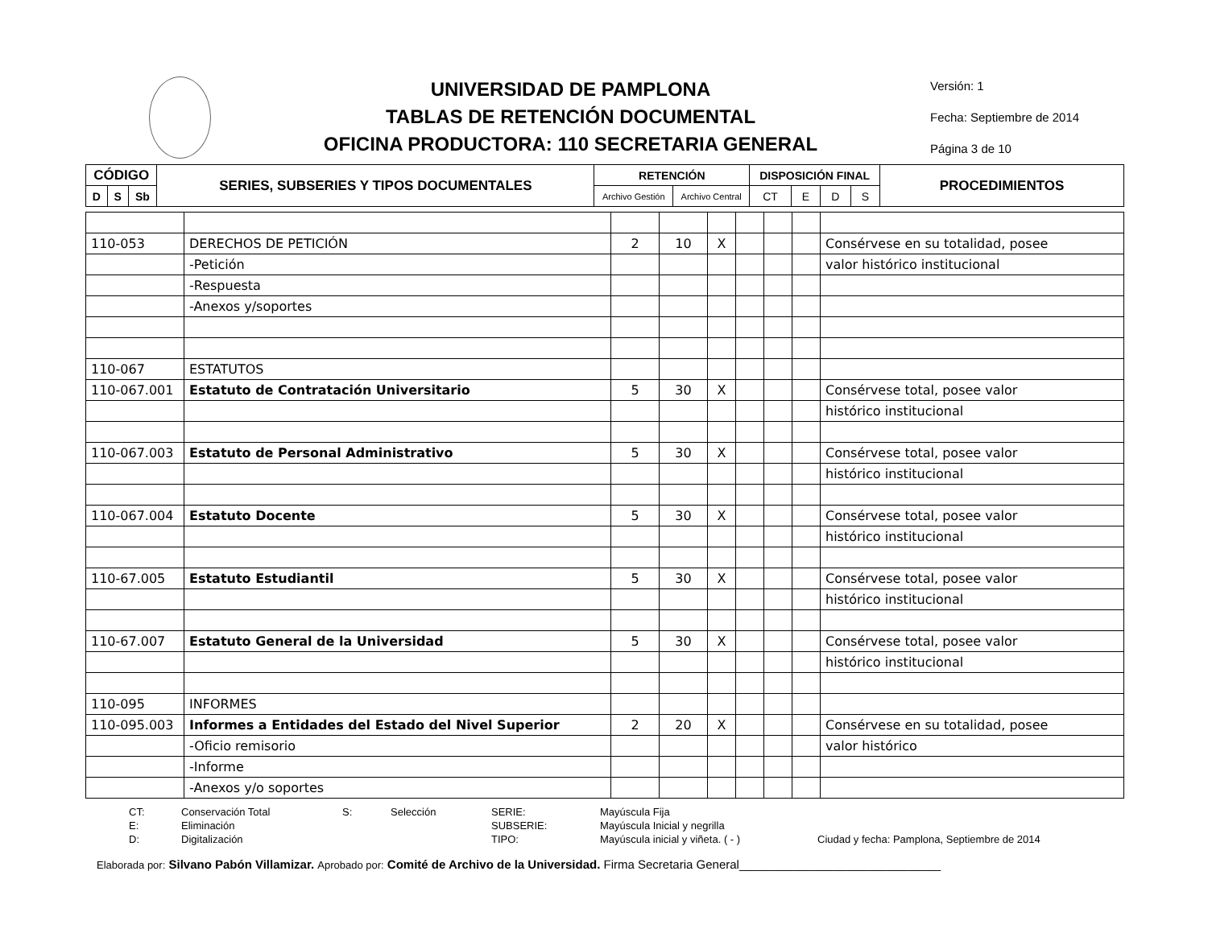UNIVERSIDAD DE PAMPLONA
TABLAS DE RETENCIÓN DOCUMENTAL
OFICINA PRODUCTORA: 110 SECRETARIA GENERAL
Versión: 1
Fecha: Septiembre de 2014
Página 3 de 10
| CÓDIGO | | | SERIES, SUBSERIES Y TIPOS DOCUMENTALES | RETENCIÓN | | DISPOSICIÓN FINAL | | | | PROCEDIMIENTOS |
| --- | --- | --- | --- | --- | --- | --- | --- | --- | --- | --- |
| D | S | Sb | | Archivo Gestión | Archivo Central | CT | E | D | S | |
| 110-053 | DERECHOS DE PETICIÓN | 2 | 10 | X | | | | Consérvese en su totalidad, posee |
| | -Petición | | | | | | | valor histórico institucional |
| | -Respuesta | | | | | | | |
| | -Anexos y/soportes | | | | | | | |
| 110-067 | ESTATUTOS | | | | | | | |
| 110-067.001 | Estatuto de Contratación Universitario | 5 | 30 | X | | | | Consérvese total, posee valor |
| | | | | | | | | histórico institucional |
| 110-067.003 | Estatuto de Personal Administrativo | 5 | 30 | X | | | | Consérvese total, posee valor |
| | | | | | | | | histórico institucional |
| 110-067.004 | Estatuto Docente | 5 | 30 | X | | | | Consérvese total, posee valor |
| | | | | | | | | histórico institucional |
| 110-67.005 | Estatuto Estudiantil | 5 | 30 | X | | | | Consérvese total, posee valor |
| | | | | | | | | histórico institucional |
| 110-67.007 | Estatuto General de la Universidad | 5 | 30 | X | | | | Consérvese total, posee valor |
| | | | | | | | | histórico institucional |
| 110-095 | INFORMES | | | | | | | |
| 110-095.003 | Informes a Entidades del Estado del Nivel Superior | 2 | 20 | X | | | | Consérvese en su totalidad, posee |
| | -Oficio remisorio | | | | | | | valor histórico |
| | -Informe | | | | | | | |
| | -Anexos y/o soportes | | | | | | | |
CT: Conservación Total S: Selección SERIE: Mayúscula Fija E: Eliminación SUBSERIE: Mayúscula Inicial y negrilla D: Digitalización TIPO: Mayúscula inicial y viñeta. ( - ) Ciudad y fecha: Pamplona, Septiembre de 2014
Elaborada por: Silvano Pabón Villamizar. Aprobado por: Comité de Archivo de la Universidad. Firma Secretaria General______________________________